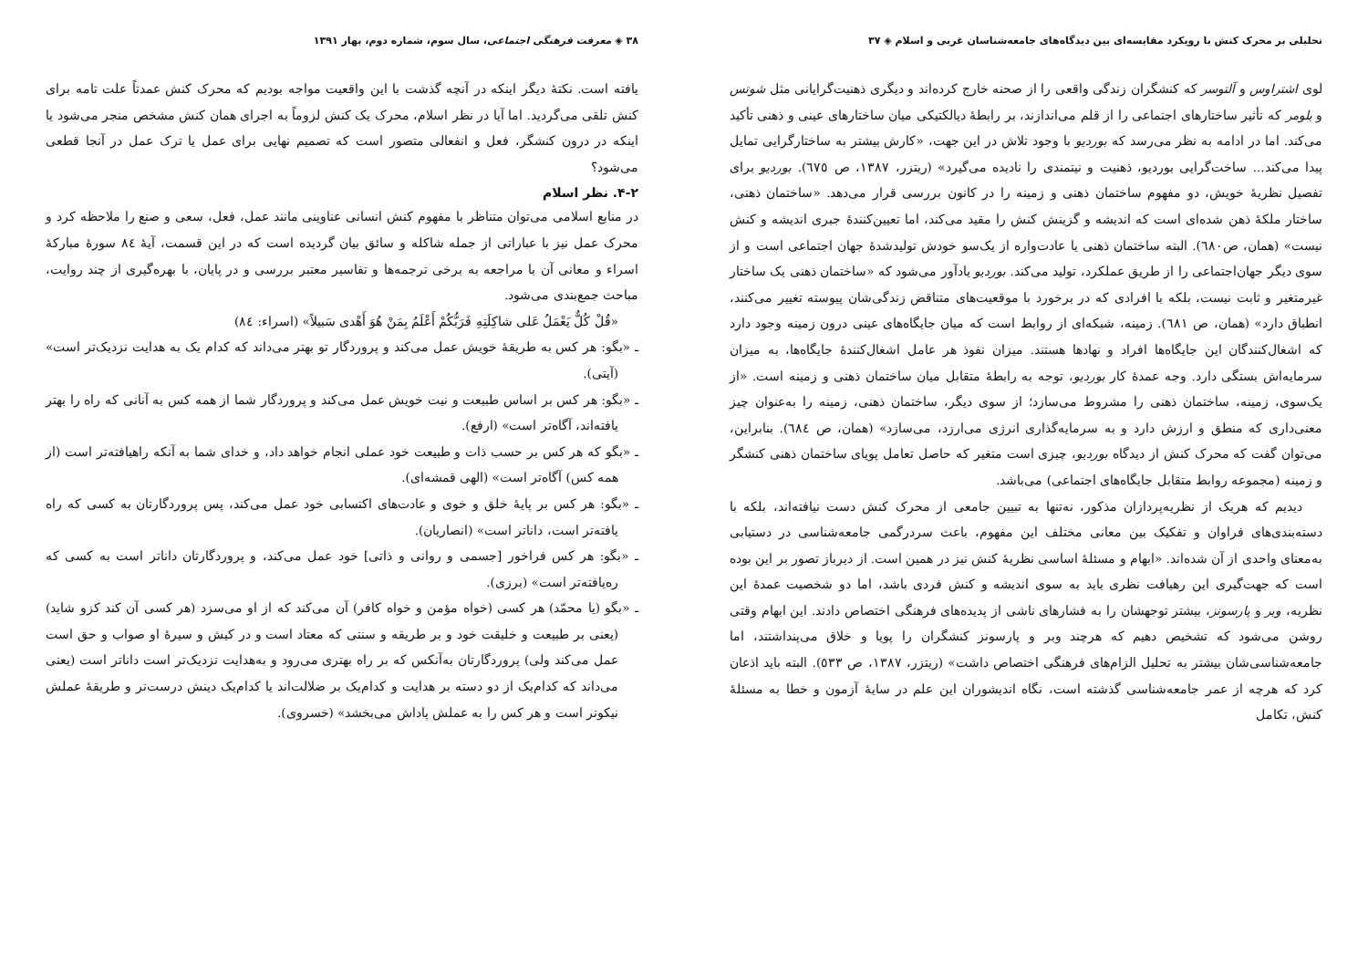تحلیلی بر محرک کنش با رویکرد مقایسه‌ای بین دیدگاه‌های جامعه‌شناسان غربی و اسلام ◈ ۳۷
لوی اشتراوس و آلتوسر که کنشگران زندگی واقعی را از صحنه خارج کرده‌اند و دیگری ذهنیت‌گرایانی مثل شوتس و بلومر که تأثیر ساختارهای اجتماعی را از قلم می‌اندازند، بر رابطهٔ دیالکتیکی میان ساختارهای عینی و ذهنی تأکید می‌کند. اما در ادامه به نظر می‌رسد که بوردیو با وجود تلاش در این جهت، «کارش بیشتر به ساختارگرایی تمایل پیدا می‌کند... ساخت‌گرایی بوردیو، ذهنیت و نیتمندی را نادیده می‌گیرد» (ریتزر، ۱۳۸۷، ص ٦٧٥). بوردیو برای تفصیل نظریهٔ خویش، دو مفهوم ساختمان ذهنی و زمینه را در کانون بررسی قرار می‌دهد. «ساختمان ذهنی، ساختار ملکهٔ ذهن شده‌ای است که اندیشه و گزینش کنش را مقید می‌کند، اما تعیین‌کنندهٔ جبری اندیشه و کنش نیست» (همان، ص٦٨٠). البته ساختمان ذهنی یا عادت‌واره از یک‌سو خودش تولیدشدهٔ جهان اجتماعی است و از سوی دیگر جهان‌اجتماعی را از طریق عملکرد، تولید می‌کند. بوردیو یادآور می‌شود که «ساختمان ذهنی یک ساختار غیرمتغیر و ثابت نیست، بلکه با افرادی که در برخورد با موقعیت‌های متناقض زندگی‌شان پیوسته تغییر می‌کنند، انطباق دارد» (همان، ص ٦٨١). زمینه، شبکه‌ای از روابط است که میان جایگاه‌های عینی درون زمینه وجود دارد که اشغال‌کنندگان این جایگاه‌ها افراد و نهادها هستند. میزان نفوذ هر عامل اشغال‌کنندهٔ جایگاه‌ها، به میزان سرمایه‌اش بستگی دارد. وجه عمدهٔ کار بوردیو، توجه به رابطهٔ متقابل میان ساختمان ذهنی و زمینه است. «از یک‌سوی، زمینه، ساختمان ذهنی را مشروط می‌سازد؛ از سوی دیگر، ساختمان ذهنی، زمینه را به‌عنوان چیز معنی‌داری که منطق و ارزش دارد و به سرمایه‌گذاری انرژی می‌ارزد، می‌سازد» (همان، ص ٦٨٤). بنابراین، می‌توان گفت که محرک کنش از دیدگاه بوردیو، چیزی است متغیر که حاصل تعامل پویای ساختمان ذهنی کنشگر و زمینه (مجموعه روابط متقابل جایگاه‌های اجتماعی) می‌باشد.
دیدیم که هریک از نظریه‌پردازان مذکور، نه‌تنها به تبیین جامعی از محرک کنش دست نیافته‌اند، بلکه با دسته‌بندی‌های فراوان و تفکیک بین معانی مختلف این مفهوم، باعث سردرگمی جامعه‌شناسی در دستیابی به‌معنای واحدی از آن شده‌اند. «ابهام و مسئلهٔ اساسی نظریهٔ کنش نیز در همین است. از دیرباز تصور بر این بوده است که جهت‌گیری این رهیافت نظری باید به سوی اندیشه و کنش فردی باشد، اما دو شخصیت عمدهٔ این نظریه، وبر و پارسونز، بیشتر توجهشان را به فشارهای ناشی از پدیده‌های فرهنگی اختصاص دادند. این ابهام وقتی روشن می‌شود که تشخیص دهیم که هرچند وبر و پارسونز کنشگران را پویا و خلاق می‌پنداشتند، اما جامعه‌شناسی‌شان بیشتر به تحلیل الزام‌های فرهنگی اختصاص داشت» (ریتزر، ۱۳۸۷، ص ٥٣٣). البته باید اذعان کرد که هرچه از عمر جامعه‌شناسی گذشته است، نگاه اندیشوران این علم در سایهٔ آزمون و خطا به مسئلهٔ کنش، تکامل
۳۸ ◈ معرفت فرهنگی اجتماعی، سال سوم، شماره دوم، بهار ۱۳۹۱
یافته است. نکتهٔ دیگر اینکه در آنچه گذشت با این واقعیت مواجه بودیم که محرک کنش عمدتاً علت تامه برای کنش تلقی می‌گردید. اما آیا در نظر اسلام، محرک یک کنش لزوماً به اجرای همان کنش مشخص منجر می‌شود یا اینکه در درون کنشگر، فعل و انفعالی متصور است که تصمیم نهایی برای عمل یا ترک عمل در آنجا قطعی می‌شود؟
۴-۲. نظر اسلام
در منابع اسلامی می‌توان متناظر با مفهوم کنش انسانی عناوینی مانند عمل، فعل، سعی و صنع را ملاحظه کرد و محرک عمل نیز با عباراتی از جمله شاکله و سائق بیان گردیده است که در این قسمت، آیهٔ ٨٤ سورهٔ مبارکهٔ اسراء و معانی آن با مراجعه به برخی ترجمه‌ها و تفاسیر معتبر بررسی و در پایان، با بهره‌گیری از چند روایت، مباحث جمع‌بندی می‌شود.
«قُلْ كُلٌّ يَعْمَلُ عَلى شاكِلَتِهِ فَرَبُّكُمْ أَعْلَمُ بِمَنْ هُوَ أَهْدى سَبيلاً» (اسراء: ٨٤)
ـ «بگو: هر کس به طریقهٔ خویش عمل می‌کند و پروردگار تو بهتر می‌داند که کدام یک به هدایت نزدیک‌تر است» (آیتی).
ـ «بگو: هر کس بر اساس طبیعت و نیت خویش عمل می‌کند و پروردگار شما از همه کس به آنانی که راه را بهتر یافته‌اند، آگاه‌تر است» (ارفع).
ـ «بگو که هر کس بر حسب ذات و طبیعت خود عملی انجام خواهد داد، و خدای شما به آنکه راهیافته‌تر است (از همه کس) آگاه‌تر است» (الهی قمشه‌ای).
ـ «بگو: هر کس بر پایهٔ خلق و خوی و عادت‌های اکتسابی خود عمل می‌کند، پس پروردگارتان به کسی که راه یافته‌تر است، داناتر است» (انصاریان).
ـ «بگو: هر کس فراخور [جسمی و روانی و ذاتی] خود عمل می‌کند، و پروردگارتان داناتر است به کسی که ره‌یافته‌تر است» (برزی).
ـ «بگو (یا محمّد) هر کسی (خواه مؤمن و خواه کافر) آن می‌کند که از او می‌سزد (هر کسی آن کند کزو شاید) (یعنی بر طبیعت و خلیقت خود و بر طریقه و سنتی که معتاد است و در کیش و سیرهٔ او صواب و حق است عمل می‌کند ولی) پروردگارتان به‌آنکس که بر راه بهتری می‌رود و به‌هدایت نزدیک‌تر است داناتر است (یعنی می‌داند که کدام‌یک از دو دسته بر هدایت و کدام‌یک بر ضلالت‌اند یا کدام‌یک دینش درست‌تر و طریقهٔ عملش نیکوتر است و هر کس را به عملش پاداش می‌بخشد» (خسروی).